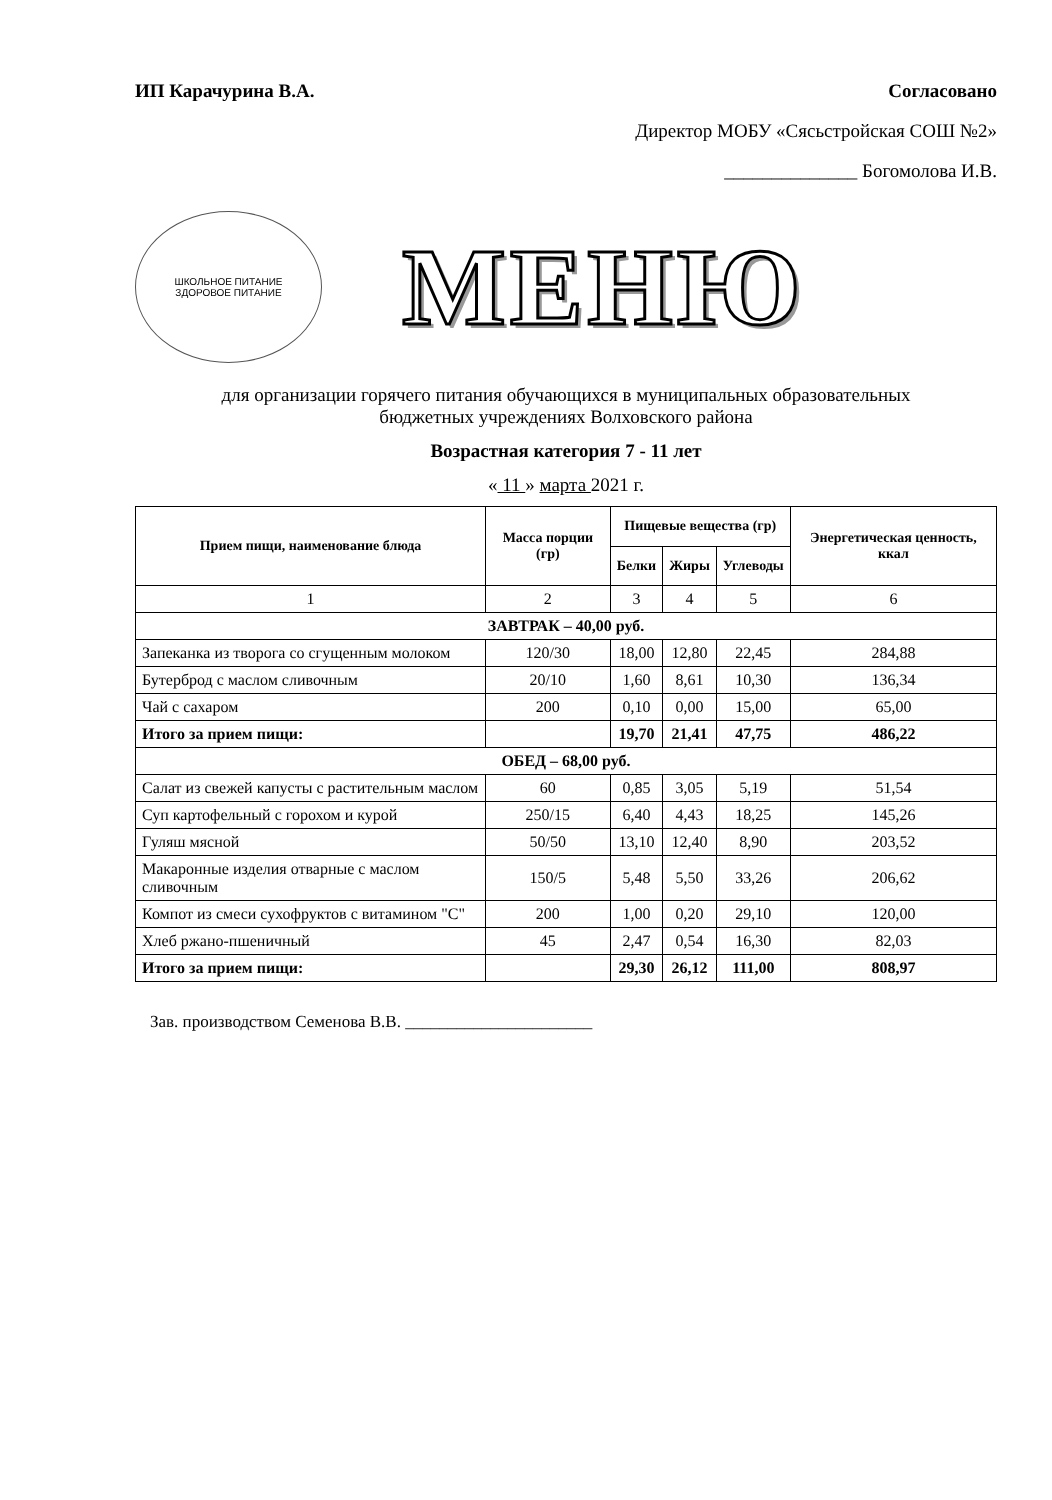ИП Карачурина В.А. Согласовано
Директор МОБУ «Сясьстройская СОШ №2»
______________ Богомолова И.В.
ШКОЛЬНОЕ ПИТАНИЕ
ЗДОРОВОЕ ПИТАНИЕ
МЕНЮ
для организации горячего питания обучающихся в муниципальных образовательных
бюджетных учреждениях Волховского района
Возрастная категория 7 - 11 лет
« 11 » марта 2021 г.
| Прием пищи, наименование блюда | Масса порции (гр) | Пищевые вещества (гр) | | | Энергетическая ценность, ккал |
| --- | --- | --- | --- | --- | --- |
| | | Белки | Жиры | Углеводы | |
| 1 | 2 | 3 | 4 | 5 | 6 |
| ЗАВТРАК – 40,00 руб. | | | | | |
| Запеканка из творога со сгущенным молоком | 120/30 | 18,00 | 12,80 | 22,45 | 284,88 |
| Бутерброд с маслом сливочным | 20/10 | 1,60 | 8,61 | 10,30 | 136,34 |
| Чай с сахаром | 200 | 0,10 | 0,00 | 15,00 | 65,00 |
| Итого за прием пищи: | | 19,70 | 21,41 | 47,75 | 486,22 |
| ОБЕД – 68,00 руб. | | | | | |
| Салат из свежей капусты с растительным маслом | 60 | 0,85 | 3,05 | 5,19 | 51,54 |
| Суп картофельный с горохом и курой | 250/15 | 6,40 | 4,43 | 18,25 | 145,26 |
| Гуляш мясной | 50/50 | 13,10 | 12,40 | 8,90 | 203,52 |
| Макаронные изделия отварные с маслом сливочным | 150/5 | 5,48 | 5,50 | 33,26 | 206,62 |
| Компот из смеси сухофруктов с витамином "С" | 200 | 1,00 | 0,20 | 29,10 | 120,00 |
| Хлеб ржано-пшеничный | 45 | 2,47 | 0,54 | 16,30 | 82,03 |
| Итого за прием пищи: | | 29,30 | 26,12 | 111,00 | 808,97 |
Зав. производством Семенова В.В. ______________________